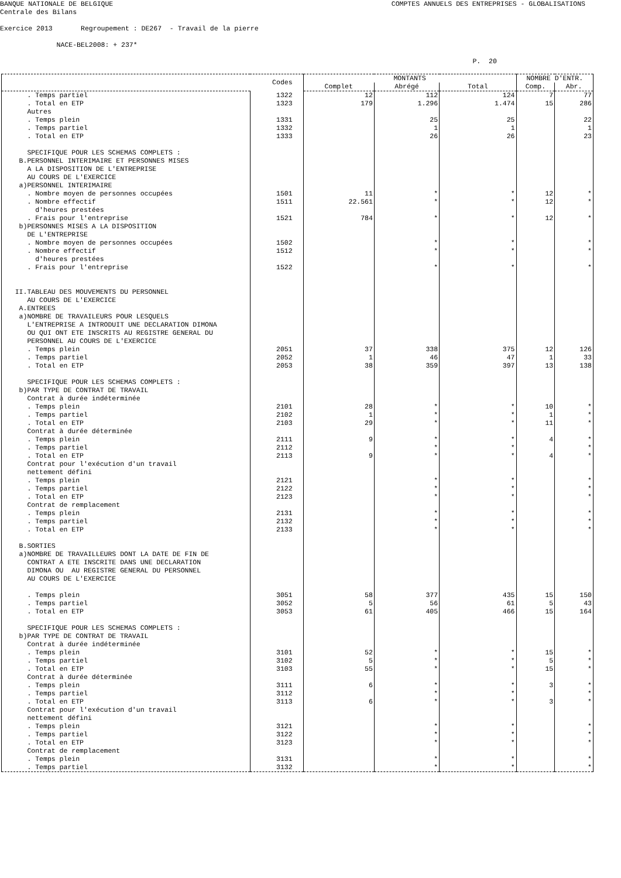BANQUE NATIONALE DE BELGIQUE
COMPTES ANNUELS DES ENTREPRISES - GLOBALISATIONS
Centrale des Bilans
Exercice 2013 Regroupement : DE267 - Travail de la pierre
NACE-BEL2008: + 237*
P. 20
| | Codes | MONTANTS | | | NOMBRE D'ENTR. | |
| --- | --- | --- | --- | --- | --- | --- |
| | | Complet | Abrégé | Total | Comp. | Abr. |
| . Temps partiel | 1322 | 12 | 112 | 124 | 7 | 77 |
| . Total en ETP | 1323 | 179 | 1.296 | 1.474 | 15 | 286 |
| Autres | | | | | | |
| . Temps plein | 1331 | | 25 | 25 | | 22 |
| . Temps partiel | 1332 | | 1 | 1 | | 1 |
| . Total en ETP | 1333 | | 26 | 26 | | 23 |
| SPECIFIQUE POUR LES SCHEMAS COMPLETS : | | | | | | |
| B.PERSONNEL INTERIMAIRE ET PERSONNES MISES | | | | | | |
| A LA DISPOSITION DE L'ENTREPRISE | | | | | | |
| AU COURS DE L'EXERCICE | | | | | | |
| a)PERSONNEL INTERIMAIRE | | | | | | |
| . Nombre moyen de personnes occupées | 1501 | 11 | * | * | 12 | * |
| . Nombre effectif | 1511 | 22.561 | * | * | 12 | * |
| d'heures prestées | | | | | | |
| . Frais pour l'entreprise | 1521 | 784 | * | * | 12 | * |
| b)PERSONNES MISES A LA DISPOSITION | | | | | | |
| DE L'ENTREPRISE | | | | | | |
| . Nombre moyen de personnes occupées | 1502 | | * | * | | * |
| . Nombre effectif | 1512 | | * | * | | * |
| d'heures prestées | | | | | | |
| . Frais pour l'entreprise | 1522 | | * | * | | * |
| II.TABLEAU DES MOUVEMENTS DU PERSONNEL | | | | | | |
| AU COURS DE L'EXERCICE | | | | | | |
| A.ENTREES | | | | | | |
| a)NOMBRE DE TRAVAILEURS POUR LESQUELS | | | | | | |
| L'ENTREPRISE A INTRODUIT UNE DECLARATION DIMONA | | | | | | |
| OU QUI ONT ETE INSCRITS AU REGISTRE GENERAL DU | | | | | | |
| PERSONNEL AU COURS DE L'EXERCICE | | | | | | |
| . Temps plein | 2051 | 37 | 338 | 375 | 12 | 126 |
| . Temps partiel | 2052 | 1 | 46 | 47 | 1 | 33 |
| . Total en ETP | 2053 | 38 | 359 | 397 | 13 | 138 |
| SPECIFIQUE POUR LES SCHEMAS COMPLETS : | | | | | | |
| b)PAR TYPE DE CONTRAT DE TRAVAIL | | | | | | |
| Contrat à durée indéterminée | | | | | | |
| . Temps plein | 2101 | 28 | * | * | 10 | * |
| . Temps partiel | 2102 | 1 | * | * | 1 | * |
| . Total en ETP | 2103 | 29 | * | * | 11 | * |
| Contrat à durée déterminée | | | | | | |
| . Temps plein | 2111 | 9 | * | * | 4 | * |
| . Temps partiel | 2112 | | * | * | | * |
| . Total en ETP | 2113 | 9 | * | * | 4 | * |
| Contrat pour l'exécution d'un travail | | | | | | |
| nettement défini | | | | | | |
| . Temps plein | 2121 | | * | * | | * |
| . Temps partiel | 2122 | | * | * | | * |
| . Total en ETP | 2123 | | * | * | | * |
| Contrat de remplacement | | | | | | |
| . Temps plein | 2131 | | * | * | | * |
| . Temps partiel | 2132 | | * | * | | * |
| . Total en ETP | 2133 | | * | * | | * |
| B.SORTIES | | | | | | |
| a)NOMBRE DE TRAVAILLEURS DONT LA DATE DE FIN DE | | | | | | |
| CONTRAT A ETE INSCRITE DANS UNE DECLARATION | | | | | | |
| DIMONA OU AU REGISTRE GENERAL DU PERSONNEL | | | | | | |
| AU COURS DE L'EXERCICE | | | | | | |
| . Temps plein | 3051 | 58 | 377 | 435 | 15 | 150 |
| . Temps partiel | 3052 | 5 | 56 | 61 | 5 | 43 |
| . Total en ETP | 3053 | 61 | 405 | 466 | 15 | 164 |
| SPECIFIQUE POUR LES SCHEMAS COMPLETS : | | | | | | |
| b)PAR TYPE DE CONTRAT DE TRAVAIL | | | | | | |
| Contrat à durée indéterminée | | | | | | |
| . Temps plein | 3101 | 52 | * | * | 15 | * |
| . Temps partiel | 3102 | 5 | * | * | 5 | * |
| . Total en ETP | 3103 | 55 | * | * | 15 | * |
| Contrat à durée déterminée | | | | | | |
| . Temps plein | 3111 | 6 | * | * | 3 | * |
| . Temps partiel | 3112 | | * | * | | * |
| . Total en ETP | 3113 | 6 | * | * | 3 | * |
| Contrat pour l'exécution d'un travail | | | | | | |
| nettement défini | | | | | | |
| . Temps plein | 3121 | | * | * | | * |
| . Temps partiel | 3122 | | * | * | | * |
| . Total en ETP | 3123 | | * | * | | * |
| Contrat de remplacement | | | | | | |
| . Temps plein | 3131 | | * | * | | * |
| . Temps partiel | 3132 | | * | * | | * |